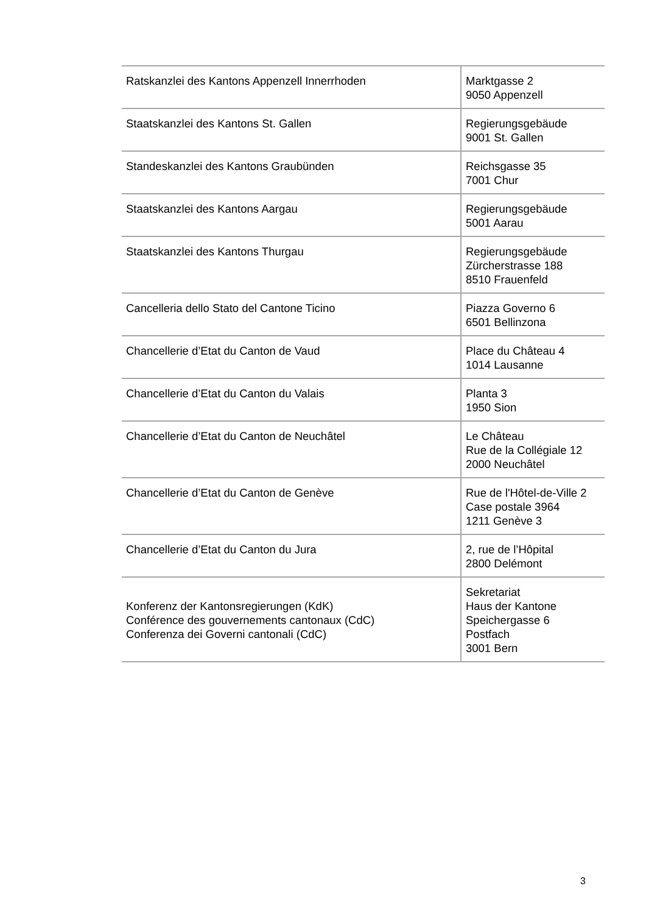| Ratskanzlei des Kantons Appenzell Innerrhoden | Marktgasse 2 9050 Appenzell |
| Staatskanzlei des Kantons St. Gallen | Regierungsgebäude 9001 St. Gallen |
| Standeskanzlei des Kantons Graubünden | Reichsgasse 35 7001 Chur |
| Staatskanzlei des Kantons Aargau | Regierungsgebäude 5001 Aarau |
| Staatskanzlei des Kantons Thurgau | Regierungsgebäude Zürcherstrasse 188 8510 Frauenfeld |
| Cancelleria dello Stato del Cantone Ticino | Piazza Governo 6 6501 Bellinzona |
| Chancellerie d’Etat du Canton de Vaud | Place du Château 4 1014 Lausanne |
| Chancellerie d’Etat du Canton du Valais | Planta 3 1950 Sion |
| Chancellerie d’Etat du Canton de Neuchâtel | Le Château Rue de la Collégiale 12 2000 Neuchâtel |
| Chancellerie d’Etat du Canton de Genève | Rue de l'Hôtel-de-Ville 2 Case postale 3964 1211 Genève 3 |
| Chancellerie d’Etat du Canton du Jura | 2, rue de l’Hôpital 2800 Delémont |
| Konferenz der Kantonsregierungen (KdK) Conférence des gouvernements cantonaux (CdC) Conferenza dei Governi cantonali (CdC) | Sekretariat Haus der Kantone Speichergasse 6 Postfach 3001 Bern |
3